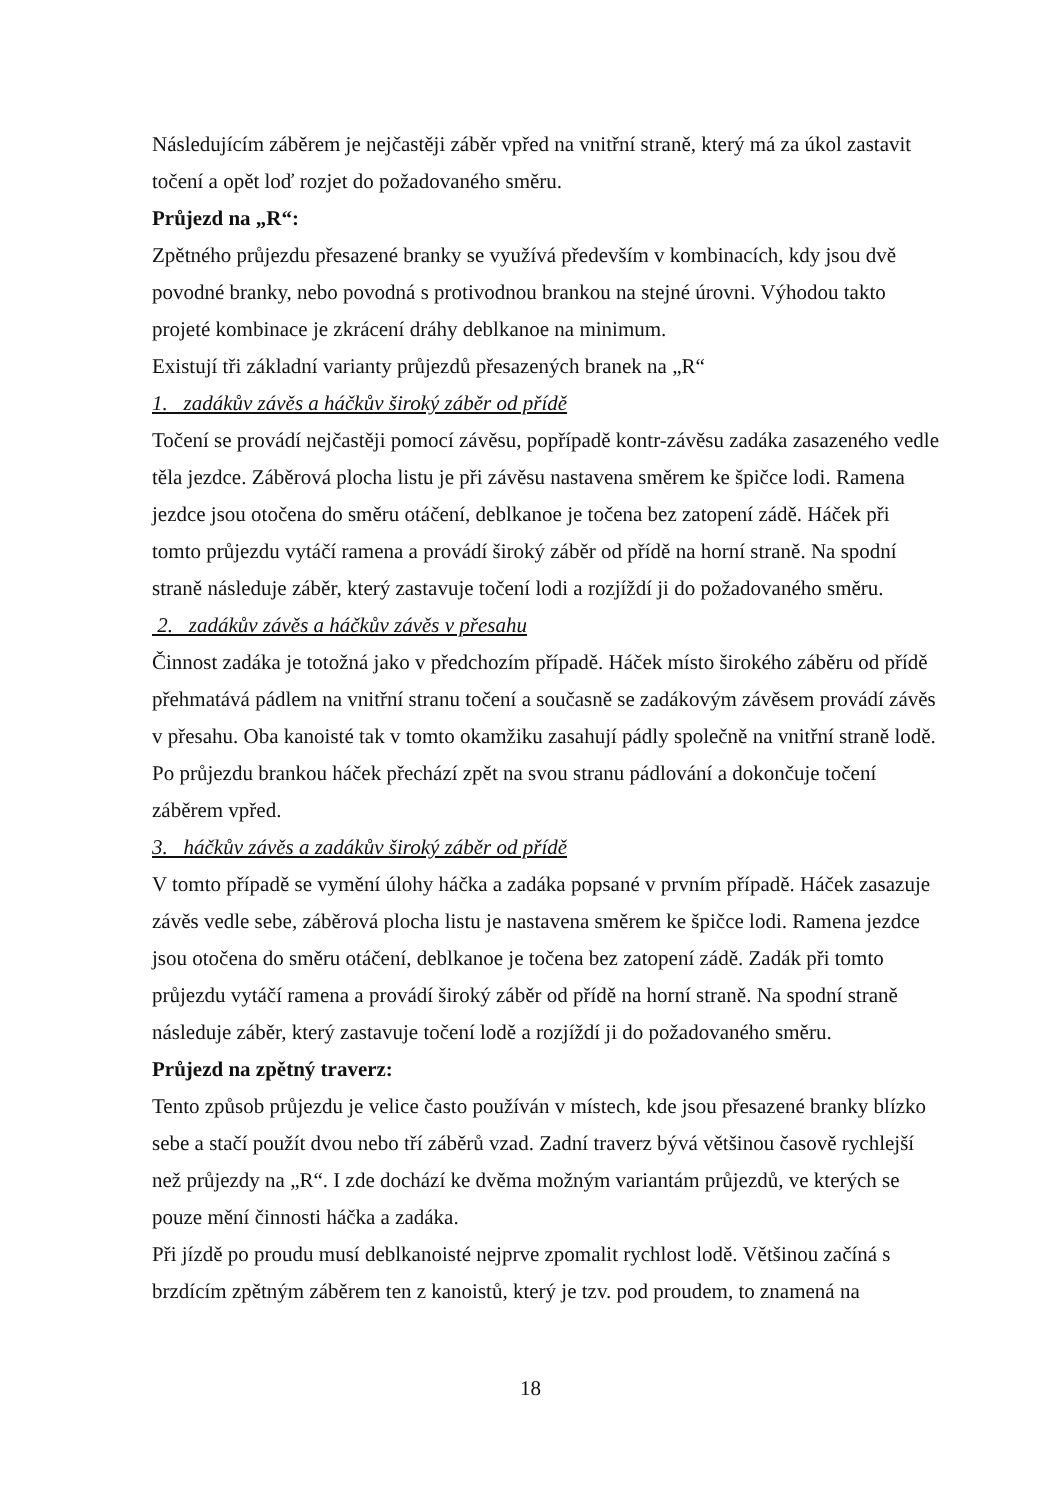Následujícím záběrem je nejčastěji záběr vpřed na vnitřní straně, který má za úkol zastavit točení a opět loď rozjet do požadovaného směru.
Průjezd na „R“:
Zpětného průjezdu přesazené branky se využívá především v kombinacích, kdy jsou dvě povodné branky, nebo povodná s protivodnou brankou na stejné úrovni. Výhodou takto projeté kombinace je zkrácení dráhy deblkanoe na minimum.
Existují tři základní varianty průjezdů přesazených branek na „R“
1. zadákův závěs a háčkův široký záběr od přídě
Točení se provádí nejčastěji pomocí závěsu, popřípadě kontr-závěsu zadáka zasazeného vedle těla jezdce. Záběrová plocha listu je při závěsu nastavena směrem ke špičce lodi. Ramena jezdce jsou otočena do směru otáčení, deblkanoe je točena bez zatopení zádě. Háček při tomto průjezdu vytáčí ramena a provádí široký záběr od přídě na horní straně. Na spodní straně následuje záběr, který zastavuje točení lodi a rozjíždí ji do požadovaného směru.
2. zadákův závěs a háčkův závěs v přesahu
Činnost zadáka je totožná jako v předchozím případě. Háček místo širokého záběru od přídě přehmatává pádlem na vnitřní stranu točení a současně se zadákovým závěsem provádí závěs v přesahu. Oba kanoisté tak v tomto okamžiku zasahují pádly společně na vnitřní straně lodě. Po průjezdu brankou háček přechází zpět na svou stranu pádlování a dokončuje točení záběrem vpřed.
3. háčkův závěs a zadákův široký záběr od přídě
V tomto případě se vymění úlohy háčka a zadáka popsané v prvním případě. Háček zasazuje závěs vedle sebe, záběrová plocha listu je nastavena směrem ke špičce lodi. Ramena jezdce jsou otočena do směru otáčení, deblkanoe je točena bez zatopení zádě. Zadák při tomto průjezdu vytáčí ramena a provádí široký záběr od přídě na horní straně. Na spodní straně následuje záběr, který zastavuje točení lodě a rozjíždí ji do požadovaného směru.
Průjezd na zpětný traverz:
Tento způsob průjezdu je velice často používán v místech, kde jsou přesazené branky blízko sebe a stačí použít dvou nebo tří záběrů vzad. Zadní traverz bývá většinou časově rychlejší než průjezdy na „R“. I zde dochází ke dvěma možným variantám průjezdů, ve kterých se pouze mění činnosti háčka a zadáka.
Při jízdě po proudu musí deblkanoisté nejprve zpomalit rychlost lodě. Většinou začíná s brzdícím zpětným záběrem ten z kanoistů, který je tzv. pod proudem, to znamená na
18